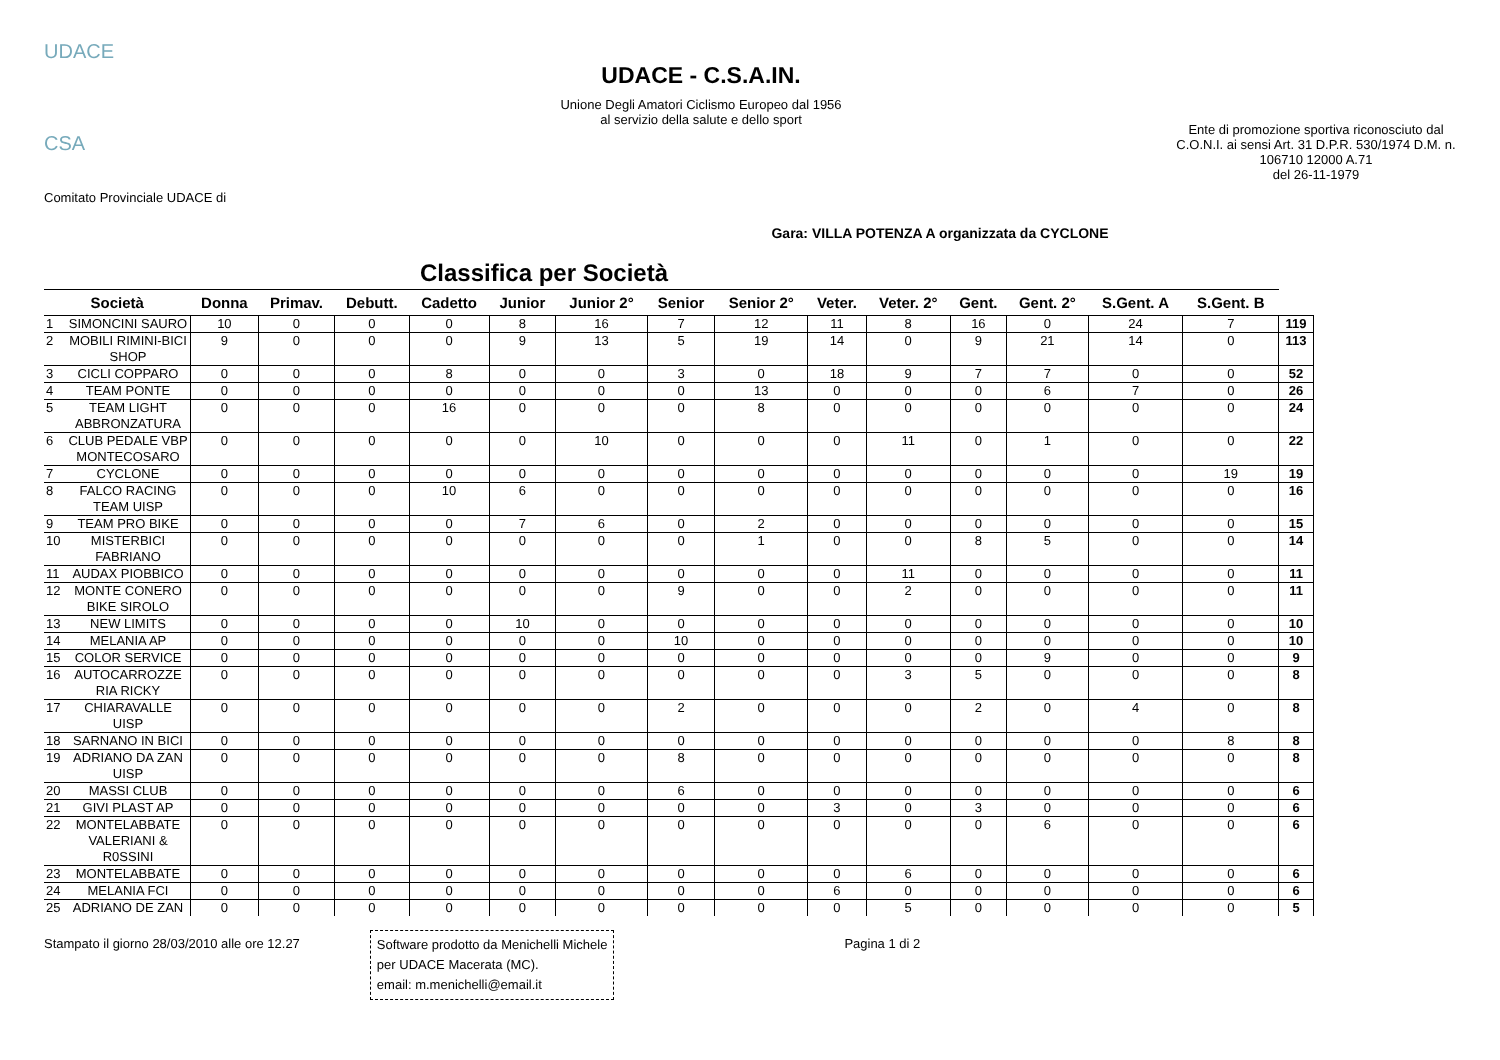UDACE
CSA
Comitato Provinciale UDACE di
UDACE - C.S.A.IN.
Unione Degli Amatori Ciclismo Europeo dal 1956
al servizio della salute e dello sport
Ente di promozione sportiva riconosciuto dal C.O.N.I. ai sensi Art. 31 D.P.R. 530/1974 D.M. n. 106710 12000 A.71
del 26-11-1979
Gara: VILLA POTENZA A organizzata da CYCLONE
Classifica per Società
| Società | | Donna | Primav. | Debutt. | Cadetto | Junior | Junior 2° | Senior | Senior 2° | Veter. | Veter. 2° | Gent. | Gent. 2° | S.Gent. A | S.Gent. B | |
| --- | --- | --- | --- | --- | --- | --- | --- | --- | --- | --- | --- | --- | --- | --- | --- | --- |
| 1 | SIMONCINI SAURO | 10 | 0 | 0 | 0 | 8 | 16 | 7 | 12 | 11 | 8 | 16 | 0 | 24 | 7 | 119 |
| 2 | MOBILI RIMINI-BICI SHOP | 9 | 0 | 0 | 0 | 9 | 13 | 5 | 19 | 14 | 0 | 9 | 21 | 14 | 0 | 113 |
| 3 | CICLI COPPARO | 0 | 0 | 0 | 8 | 0 | 0 | 3 | 0 | 18 | 9 | 7 | 7 | 0 | 0 | 52 |
| 4 | TEAM PONTE | 0 | 0 | 0 | 0 | 0 | 0 | 0 | 13 | 0 | 0 | 0 | 6 | 7 | 0 | 26 |
| 5 | TEAM LIGHT ABBRONZATURA | 0 | 0 | 0 | 16 | 0 | 0 | 0 | 8 | 0 | 0 | 0 | 0 | 0 | 0 | 24 |
| 6 | CLUB PEDALE VBP MONTECOSARO | 0 | 0 | 0 | 0 | 0 | 10 | 0 | 0 | 0 | 11 | 0 | 1 | 0 | 0 | 22 |
| 7 | CYCLONE | 0 | 0 | 0 | 0 | 0 | 0 | 0 | 0 | 0 | 0 | 0 | 0 | 0 | 19 | 19 |
| 8 | FALCO RACING TEAM UISP | 0 | 0 | 0 | 10 | 6 | 0 | 0 | 0 | 0 | 0 | 0 | 0 | 0 | 0 | 16 |
| 9 | TEAM PRO BIKE | 0 | 0 | 0 | 0 | 7 | 6 | 0 | 2 | 0 | 0 | 0 | 0 | 0 | 0 | 15 |
| 10 | MISTERBICI FABRIANO | 0 | 0 | 0 | 0 | 0 | 0 | 0 | 1 | 0 | 0 | 8 | 5 | 0 | 0 | 14 |
| 11 | AUDAX PIOBBICO | 0 | 0 | 0 | 0 | 0 | 0 | 0 | 0 | 0 | 11 | 0 | 0 | 0 | 0 | 11 |
| 12 | MONTE CONERO BIKE SIROLO | 0 | 0 | 0 | 0 | 0 | 0 | 9 | 0 | 0 | 2 | 0 | 0 | 0 | 0 | 11 |
| 13 | NEW LIMITS | 0 | 0 | 0 | 0 | 10 | 0 | 0 | 0 | 0 | 0 | 0 | 0 | 0 | 0 | 10 |
| 14 | MELANIA AP | 0 | 0 | 0 | 0 | 0 | 0 | 10 | 0 | 0 | 0 | 0 | 0 | 0 | 0 | 10 |
| 15 | COLOR SERVICE | 0 | 0 | 0 | 0 | 0 | 0 | 0 | 0 | 0 | 0 | 0 | 9 | 0 | 0 | 9 |
| 16 | AUTOCARROZZE RIA RICKY | 0 | 0 | 0 | 0 | 0 | 0 | 0 | 0 | 0 | 3 | 5 | 0 | 0 | 0 | 8 |
| 17 | CHIARAVALLE UISP | 0 | 0 | 0 | 0 | 0 | 0 | 2 | 0 | 0 | 0 | 2 | 0 | 4 | 0 | 8 |
| 18 | SARNANO IN BICI | 0 | 0 | 0 | 0 | 0 | 0 | 0 | 0 | 0 | 0 | 0 | 0 | 0 | 8 | 8 |
| 19 | ADRIANO DA ZAN UISP | 0 | 0 | 0 | 0 | 0 | 0 | 8 | 0 | 0 | 0 | 0 | 0 | 0 | 0 | 8 |
| 20 | MASSI CLUB | 0 | 0 | 0 | 0 | 0 | 0 | 6 | 0 | 0 | 0 | 0 | 0 | 0 | 0 | 6 |
| 21 | GIVI PLAST AP | 0 | 0 | 0 | 0 | 0 | 0 | 0 | 0 | 3 | 0 | 3 | 0 | 0 | 0 | 6 |
| 22 | MONTELABBATE VALERIANI & R0SSINI | 0 | 0 | 0 | 0 | 0 | 0 | 0 | 0 | 0 | 0 | 0 | 6 | 0 | 0 | 6 |
| 23 | MONTELABBATE | 0 | 0 | 0 | 0 | 0 | 0 | 0 | 0 | 0 | 6 | 0 | 0 | 0 | 0 | 6 |
| 24 | MELANIA FCI | 0 | 0 | 0 | 0 | 0 | 0 | 0 | 0 | 6 | 0 | 0 | 0 | 0 | 0 | 6 |
| 25 | ADRIANO DE ZAN | 0 | 0 | 0 | 0 | 0 | 0 | 0 | 0 | 0 | 5 | 0 | 0 | 0 | 0 | 5 |
Stampato il giorno 28/03/2010 alle ore 12.27
Software prodotto da Menichelli Michele
per UDACE Macerata (MC).
email: m.menichelli@email.it
Pagina 1 di 2